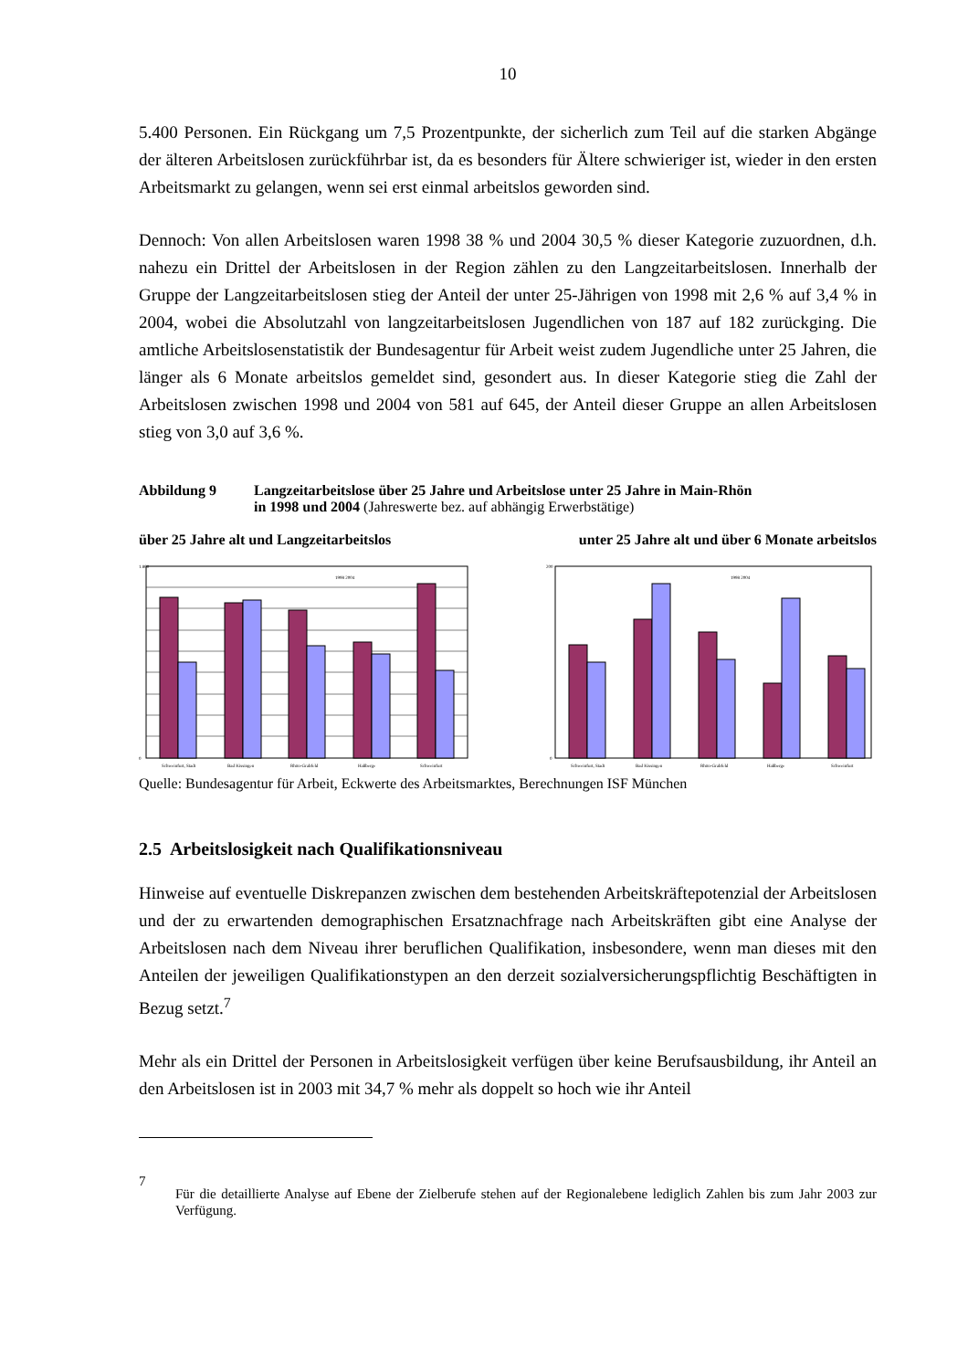10
5.400 Personen. Ein Rückgang um 7,5 Prozentpunkte, der sicherlich zum Teil auf die starken Abgänge der älteren Arbeitslosen zurückführbar ist, da es besonders für Ältere schwieriger ist, wieder in den ersten Arbeitsmarkt zu gelangen, wenn sei erst einmal arbeitslos geworden sind.
Dennoch: Von allen Arbeitslosen waren 1998 38 % und 2004 30,5 % dieser Kategorie zuzuordnen, d.h. nahezu ein Drittel der Arbeitslosen in der Region zählen zu den Langzeitarbeitslosen. Innerhalb der Gruppe der Langzeitarbeitslosen stieg der Anteil der unter 25-Jährigen von 1998 mit 2,6 % auf 3,4 % in 2004, wobei die Absolutzahl von langzeitarbeitslosen Jugendlichen von 187 auf 182 zurückging. Die amtliche Arbeitslosenstatistik der Bundesagentur für Arbeit weist zudem Jugendliche unter 25 Jahren, die länger als 6 Monate arbeitslos gemeldet sind, gesondert aus. In dieser Kategorie stieg die Zahl der Arbeitslosen zwischen 1998 und 2004 von 581 auf 645, der Anteil dieser Gruppe an allen Arbeitslosen stieg von 3,0 auf 3,6 %.
Abbildung 9 Langzeitarbeitslose über 25 Jahre und Arbeitslose unter 25 Jahre in Main-Rhön
in 1998 und 2004 (Jahreswerte bez. auf abhängig Erwerbstätige)
über 25 Jahre alt und Langzeitarbeitslos unter 25 Jahre alt und über 6 Monate arbeitslos
1.800
0
Schweinfurt, Stadt
Bad Kissingen
Rhön-Grabfeld
Haßberge
Schweinfurt
1998 2004
200
0
Schweinfurt, Stadt
Bad Kissingen
Rhön-Grabfeld
Haßberge
Schweinfurt
1998 2004
Quelle: Bundesagentur für Arbeit, Eckwerte des Arbeitsmarktes, Berechnungen ISF München
2.5 Arbeitslosigkeit nach Qualifikationsniveau
Hinweise auf eventuelle Diskrepanzen zwischen dem bestehenden Arbeitskräftepotenzial der Arbeitslosen und der zu erwartenden demographischen Ersatznachfrage nach Arbeitskräften gibt eine Analyse der Arbeitslosen nach dem Niveau ihrer beruflichen Qualifikation, insbesondere, wenn man dieses mit den Anteilen der jeweiligen Qualifikationstypen an den derzeit sozialversicherungspflichtig Beschäftigten in Bezug setzt.<sup>7</sup>
Mehr als ein Drittel der Personen in Arbeitslosigkeit verfügen über keine Berufsausbildung, ihr Anteil an den Arbeitslosen ist in 2003 mit 34,7 % mehr als doppelt so hoch wie ihr Anteil
7 Für die detaillierte Analyse auf Ebene der Zielberufe stehen auf der Regionalebene lediglich Zahlen bis zum Jahr 2003 zur Verfügung.